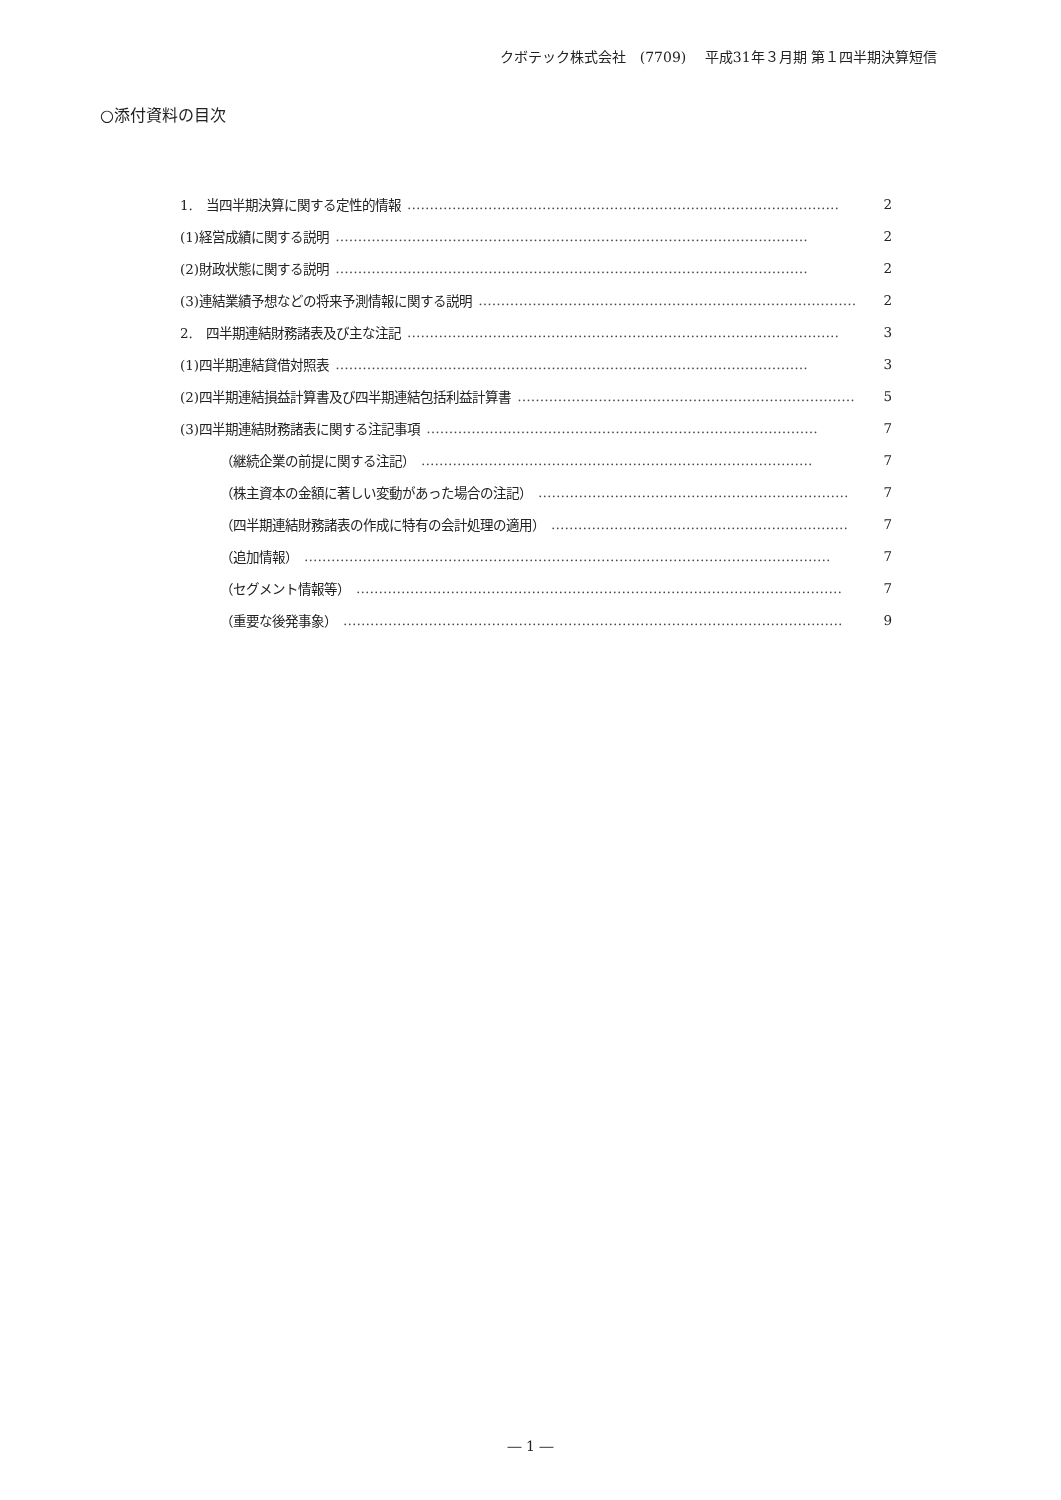クボテック株式会社　(7709)　 平成31年３月期 第１四半期決算短信
○添付資料の目次
1.　当四半期決算に関する定性的情報 …………………………………………………………………………………… 2
(1)経営成績に関する説明 …………………………………………………………………………………………… 2
(2)財政状態に関する説明 …………………………………………………………………………………………… 2
(3)連結業績予想などの将来予測情報に関する説明 ………………………………………………………………………… 2
2.　四半期連結財務諸表及び主な注記 …………………………………………………………………………………… 3
(1)四半期連結貸借対照表 …………………………………………………………………………………………… 3
(2)四半期連結損益計算書及び四半期連結包括利益計算書 ………………………………………………………………… 5
(3)四半期連結財務諸表に関する注記事項 …………………………………………………………………………… 7
（継続企業の前提に関する注記） …………………………………………………………………………… 7
（株主資本の金額に著しい変動があった場合の注記） …………………………………………………………… 7
（四半期連結財務諸表の作成に特有の会計処理の適用） ………………………………………………………… 7
（追加情報） ……………………………………………………………………………………………………… 7
（セグメント情報等） ……………………………………………………………………………………………… 7
（重要な後発事象） ………………………………………………………………………………………………… 9
― 1 ―